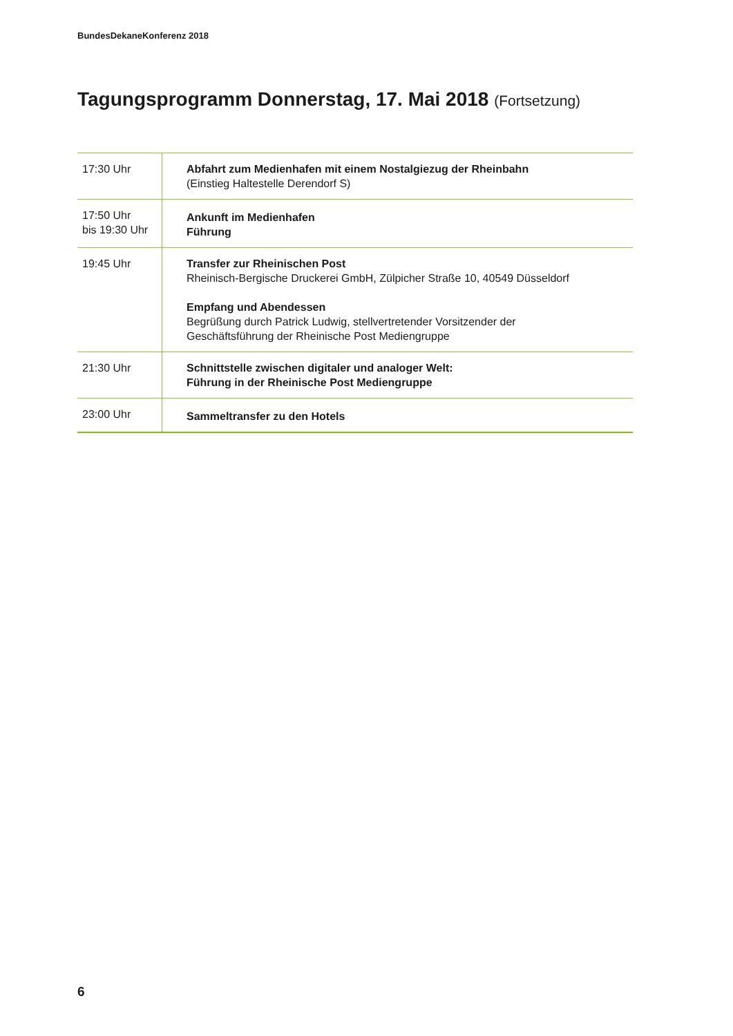BundesDekaneKonferenz 2018
Tagungsprogramm Donnerstag, 17. Mai 2018 (Fortsetzung)
| 17:30 Uhr | Abfahrt zum Medienhafen mit einem Nostalgiezug der Rheinbahn (Einstieg Haltestelle Derendorf S) |
| 17:50 Uhr bis 19:30 Uhr | Ankunft im Medienhafen Führung |
| 19:45 Uhr | Transfer zur Rheinischen Post Rheinisch-Bergische Druckerei GmbH, Zülpicher Straße 10, 40549 Düsseldorf Empfang und Abendessen Begrüßung durch Patrick Ludwig, stellvertretender Vorsitzender der Geschäftsführung der Rheinische Post Mediengruppe |
| 21:30 Uhr | Schnittstelle zwischen digitaler und analoger Welt: Führung in der Rheinische Post Mediengruppe |
| 23:00 Uhr | Sammeltransfer zu den Hotels |
6